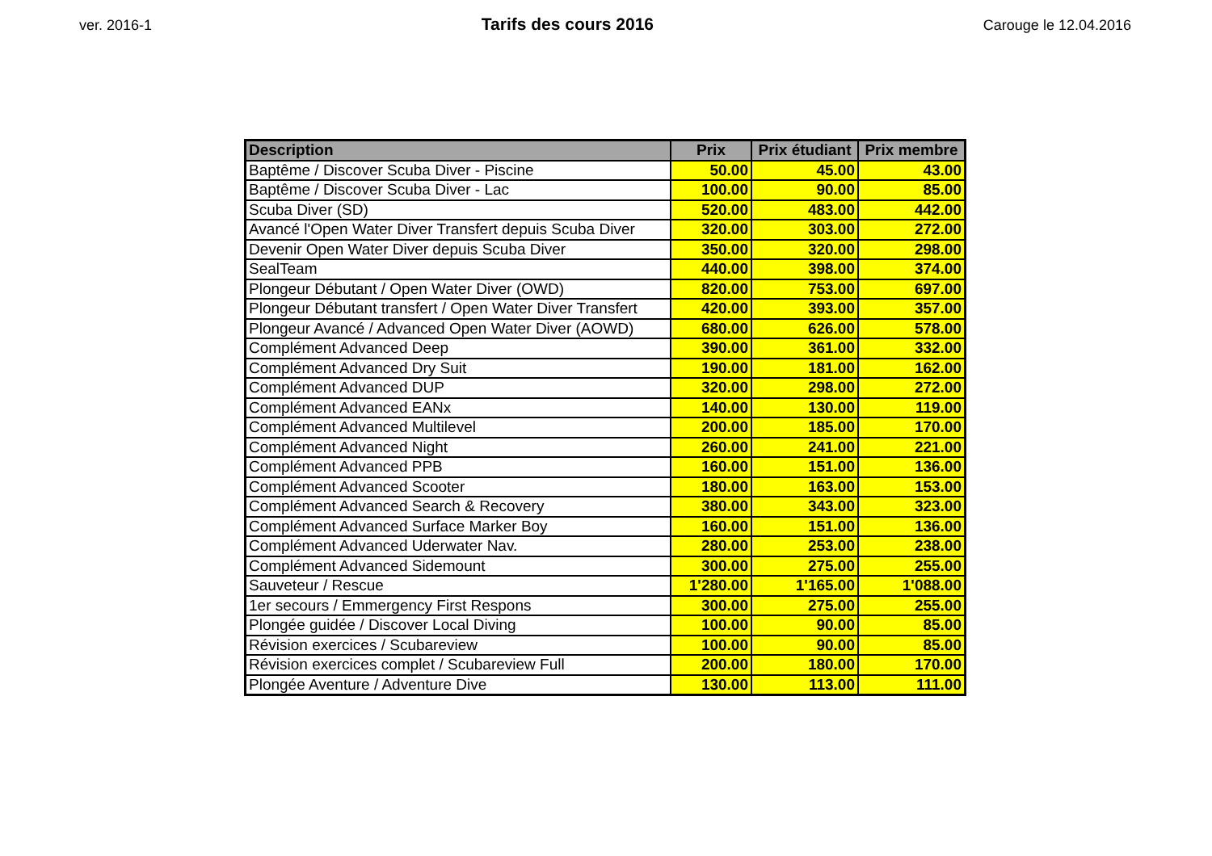ver. 2016-1
Tarifs des cours 2016
Carouge le 12.04.2016
| Description | Prix | Prix étudiant | Prix membre |
| --- | --- | --- | --- |
| Baptême / Discover Scuba Diver - Piscine | 50.00 | 45.00 | 43.00 |
| Baptême / Discover Scuba Diver - Lac | 100.00 | 90.00 | 85.00 |
| Scuba Diver (SD) | 520.00 | 483.00 | 442.00 |
| Avancé l'Open Water Diver Transfert depuis Scuba Diver | 320.00 | 303.00 | 272.00 |
| Devenir Open Water Diver depuis Scuba Diver | 350.00 | 320.00 | 298.00 |
| SealTeam | 440.00 | 398.00 | 374.00 |
| Plongeur Débutant / Open Water Diver (OWD) | 820.00 | 753.00 | 697.00 |
| Plongeur Débutant transfert / Open Water Diver Transfert | 420.00 | 393.00 | 357.00 |
| Plongeur Avancé / Advanced Open Water Diver (AOWD) | 680.00 | 626.00 | 578.00 |
| Complément Advanced Deep | 390.00 | 361.00 | 332.00 |
| Complément Advanced Dry Suit | 190.00 | 181.00 | 162.00 |
| Complément Advanced DUP | 320.00 | 298.00 | 272.00 |
| Complément Advanced EANx | 140.00 | 130.00 | 119.00 |
| Complément Advanced Multilevel | 200.00 | 185.00 | 170.00 |
| Complément Advanced Night | 260.00 | 241.00 | 221.00 |
| Complément Advanced PPB | 160.00 | 151.00 | 136.00 |
| Complément Advanced Scooter | 180.00 | 163.00 | 153.00 |
| Complément Advanced Search & Recovery | 380.00 | 343.00 | 323.00 |
| Complément Advanced Surface Marker Boy | 160.00 | 151.00 | 136.00 |
| Complément Advanced Uderwater Nav. | 280.00 | 253.00 | 238.00 |
| Complément Advanced Sidemount | 300.00 | 275.00 | 255.00 |
| Sauveteur / Rescue | 1'280.00 | 1'165.00 | 1'088.00 |
| 1er secours / Emmergency First Respons | 300.00 | 275.00 | 255.00 |
| Plongée guidée / Discover Local Diving | 100.00 | 90.00 | 85.00 |
| Révision exercices / Scubareview | 100.00 | 90.00 | 85.00 |
| Révision exercices complet / Scubareview Full | 200.00 | 180.00 | 170.00 |
| Plongée Aventure / Adventure Dive | 130.00 | 113.00 | 111.00 |